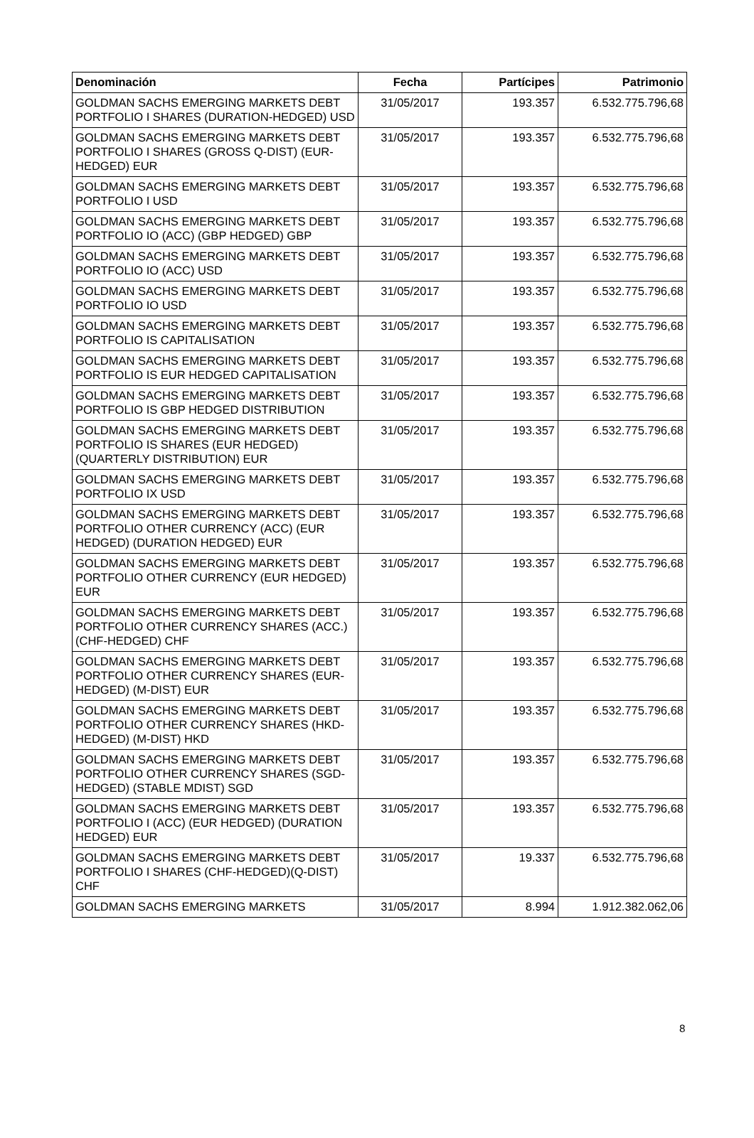| Denominación | Fecha | Partícipes | Patrimonio |
| --- | --- | --- | --- |
| GOLDMAN SACHS EMERGING MARKETS DEBT PORTFOLIO I SHARES (DURATION-HEDGED) USD | 31/05/2017 | 193.357 | 6.532.775.796,68 |
| GOLDMAN SACHS EMERGING MARKETS DEBT PORTFOLIO I SHARES (GROSS Q-DIST) (EUR-HEDGED) EUR | 31/05/2017 | 193.357 | 6.532.775.796,68 |
| GOLDMAN SACHS EMERGING MARKETS DEBT PORTFOLIO I USD | 31/05/2017 | 193.357 | 6.532.775.796,68 |
| GOLDMAN SACHS EMERGING MARKETS DEBT PORTFOLIO IO (ACC) (GBP HEDGED) GBP | 31/05/2017 | 193.357 | 6.532.775.796,68 |
| GOLDMAN SACHS EMERGING MARKETS DEBT PORTFOLIO IO (ACC) USD | 31/05/2017 | 193.357 | 6.532.775.796,68 |
| GOLDMAN SACHS EMERGING MARKETS DEBT PORTFOLIO IO USD | 31/05/2017 | 193.357 | 6.532.775.796,68 |
| GOLDMAN SACHS EMERGING MARKETS DEBT PORTFOLIO IS CAPITALISATION | 31/05/2017 | 193.357 | 6.532.775.796,68 |
| GOLDMAN SACHS EMERGING MARKETS DEBT PORTFOLIO IS EUR HEDGED CAPITALISATION | 31/05/2017 | 193.357 | 6.532.775.796,68 |
| GOLDMAN SACHS EMERGING MARKETS DEBT PORTFOLIO IS GBP HEDGED DISTRIBUTION | 31/05/2017 | 193.357 | 6.532.775.796,68 |
| GOLDMAN SACHS EMERGING MARKETS DEBT PORTFOLIO IS SHARES (EUR HEDGED) (QUARTERLY DISTRIBUTION) EUR | 31/05/2017 | 193.357 | 6.532.775.796,68 |
| GOLDMAN SACHS EMERGING MARKETS DEBT PORTFOLIO IX USD | 31/05/2017 | 193.357 | 6.532.775.796,68 |
| GOLDMAN SACHS EMERGING MARKETS DEBT PORTFOLIO OTHER CURRENCY (ACC) (EUR HEDGED) (DURATION HEDGED) EUR | 31/05/2017 | 193.357 | 6.532.775.796,68 |
| GOLDMAN SACHS EMERGING MARKETS DEBT PORTFOLIO OTHER CURRENCY (EUR HEDGED) EUR | 31/05/2017 | 193.357 | 6.532.775.796,68 |
| GOLDMAN SACHS EMERGING MARKETS DEBT PORTFOLIO OTHER CURRENCY SHARES (ACC.) (CHF-HEDGED) CHF | 31/05/2017 | 193.357 | 6.532.775.796,68 |
| GOLDMAN SACHS EMERGING MARKETS DEBT PORTFOLIO OTHER CURRENCY SHARES (EUR-HEDGED) (M-DIST) EUR | 31/05/2017 | 193.357 | 6.532.775.796,68 |
| GOLDMAN SACHS EMERGING MARKETS DEBT PORTFOLIO OTHER CURRENCY SHARES (HKD-HEDGED) (M-DIST) HKD | 31/05/2017 | 193.357 | 6.532.775.796,68 |
| GOLDMAN SACHS EMERGING MARKETS DEBT PORTFOLIO OTHER CURRENCY SHARES (SGD-HEDGED) (STABLE MDIST) SGD | 31/05/2017 | 193.357 | 6.532.775.796,68 |
| GOLDMAN SACHS EMERGING MARKETS DEBT PORTFOLIO I (ACC) (EUR HEDGED) (DURATION HEDGED) EUR | 31/05/2017 | 193.357 | 6.532.775.796,68 |
| GOLDMAN SACHS EMERGING MARKETS DEBT PORTFOLIO I SHARES (CHF-HEDGED)(Q-DIST) CHF | 31/05/2017 | 19.337 | 6.532.775.796,68 |
| GOLDMAN SACHS EMERGING MARKETS | 31/05/2017 | 8.994 | 1.912.382.062,06 |
8